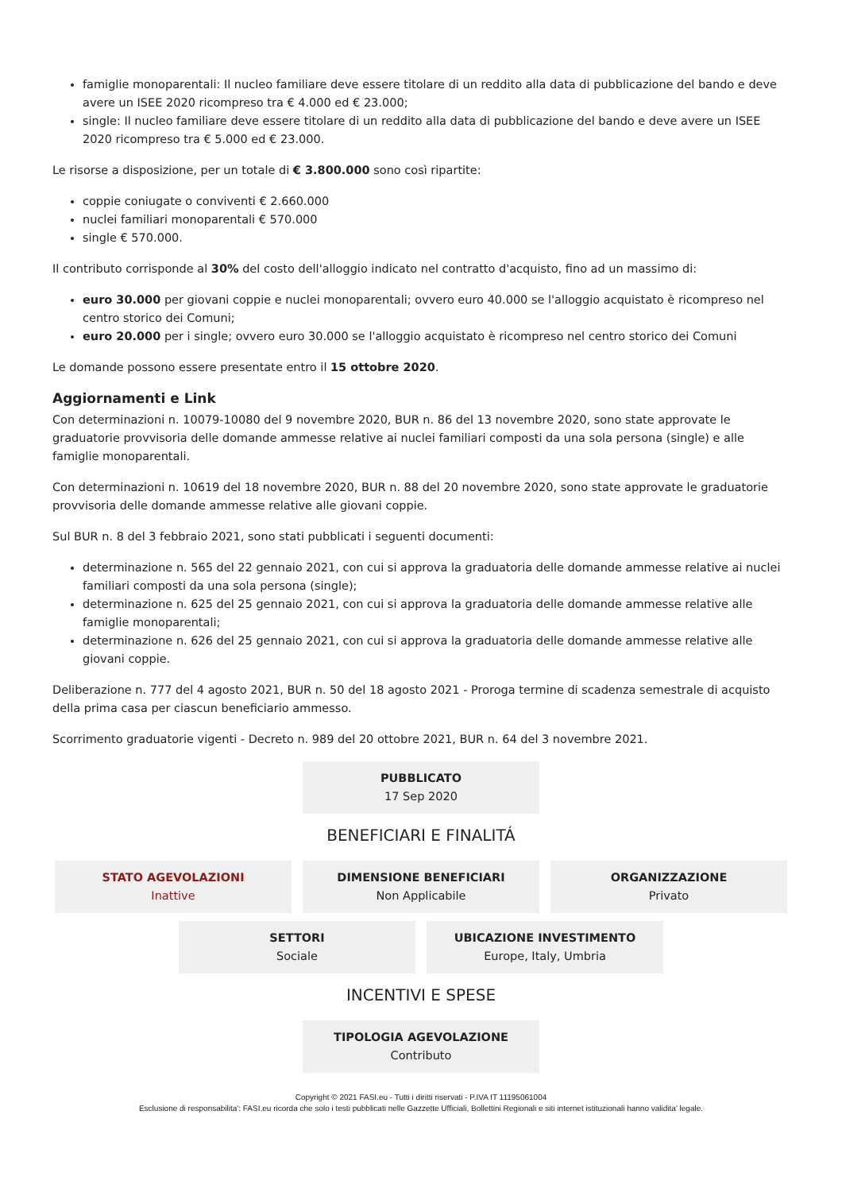famiglie monoparentali: Il nucleo familiare deve essere titolare di un reddito alla data di pubblicazione del bando e deve avere un ISEE 2020 ricompreso tra € 4.000 ed € 23.000;
single: Il nucleo familiare deve essere titolare di un reddito alla data di pubblicazione del bando e deve avere un ISEE 2020 ricompreso tra € 5.000 ed € 23.000.
Le risorse a disposizione, per un totale di € 3.800.000 sono così ripartite:
coppie coniugate o conviventi € 2.660.000
nuclei familiari monoparentali € 570.000
single € 570.000.
Il contributo corrisponde al 30% del costo dell'alloggio indicato nel contratto d'acquisto, fino ad un massimo di:
euro 30.000 per giovani coppie e nuclei monoparentali; ovvero euro 40.000 se l'alloggio acquistato è ricompreso nel centro storico dei Comuni;
euro 20.000 per i single; ovvero euro 30.000 se l'alloggio acquistato è ricompreso nel centro storico dei Comuni
Le domande possono essere presentate entro il 15 ottobre 2020.
Aggiornamenti e Link
Con determinazioni n. 10079-10080 del 9 novembre 2020, BUR n. 86 del 13 novembre 2020, sono state approvate le graduatorie provvisoria delle domande ammesse relative ai nuclei familiari composti da una sola persona (single) e alle famiglie monoparentali.
Con determinazioni n. 10619 del 18 novembre 2020, BUR n. 88 del 20 novembre 2020, sono state approvate le graduatorie provvisoria delle domande ammesse relative alle giovani coppie.
Sul BUR n. 8 del 3 febbraio 2021, sono stati pubblicati i seguenti documenti:
determinazione n. 565 del 22 gennaio 2021, con cui si approva la graduatoria delle domande ammesse relative ai nuclei familiari composti da una sola persona (single);
determinazione n. 625 del 25 gennaio 2021, con cui si approva la graduatoria delle domande ammesse relative alle famiglie monoparentali;
determinazione n. 626 del 25 gennaio 2021, con cui si approva la graduatoria delle domande ammesse relative alle giovani coppie.
Deliberazione n. 777 del 4 agosto 2021, BUR n. 50 del 18 agosto 2021 - Proroga termine di scadenza semestrale di acquisto della prima casa per ciascun beneficiario ammesso.
Scorrimento graduatorie vigenti - Decreto n. 989 del 20 ottobre 2021, BUR n. 64 del 3 novembre 2021.
PUBBLICATO
17 Sep 2020
BENEFICIARI E FINALITÁ
STATO AGEVOLAZIONI
Inattive
DIMENSIONE BENEFICIARI
Non Applicabile
ORGANIZZAZIONE
Privato
SETTORI
Sociale
UBICAZIONE INVESTIMENTO
Europe, Italy, Umbria
INCENTIVI E SPESE
TIPOLOGIA AGEVOLAZIONE
Contributo
Copyright © 2021 FASI.eu - Tutti i diritti riservati - P.IVA IT 11195061004
Esclusione di responsabilita': FASI.eu ricorda che solo i testi pubblicati nelle Gazzette Ufficiali, Bollettini Regionali e siti internet istituzionali hanno validita' legale.